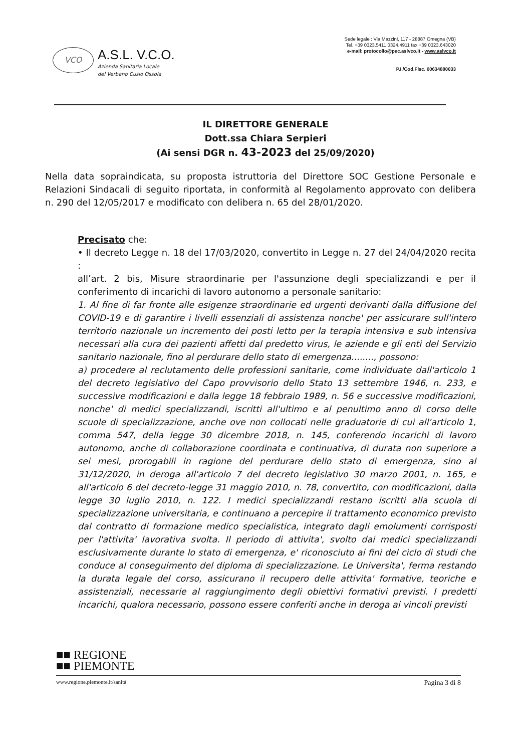VCO
A.S.L. V.C.O.
Azienda Sanitaria Locale
del Verbano Cusio Ossola
Sede legale : Via Mazzini, 117 - 28887 Omegna (VB)
Tel. +39 0323.5411 0324.4911 fax +39 0323.643020
e-mail: protocollo@pec.aslvco.it - www.aslvco.it
P.I./Cod.Fisc. 00634880033
IL DIRETTORE GENERALE
Dott.ssa Chiara Serpieri
(Ai sensi DGR n. 43-2023 del 25/09/2020)
Nella data sopraindicata, su proposta istruttoria del Direttore SOC Gestione Personale e Relazioni Sindacali di seguito riportata, in conformità al Regolamento approvato con delibera n. 290 del 12/05/2017 e modificato con delibera n. 65 del 28/01/2020.
Precisato che:
• Il decreto Legge n. 18 del 17/03/2020, convertito in Legge n. 27 del 24/04/2020 recita :
all’art. 2 bis, Misure straordinarie per l'assunzione degli specializzandi e per il conferimento di incarichi di lavoro autonomo a personale sanitario:
1. Al fine di far fronte alle esigenze straordinarie ed urgenti derivanti dalla diffusione del COVID-19 e di garantire i livelli essenziali di assistenza nonche' per assicurare sull'intero territorio nazionale un incremento dei posti letto per la terapia intensiva e sub intensiva necessari alla cura dei pazienti affetti dal predetto virus, le aziende e gli enti del Servizio sanitario nazionale, fino al perdurare dello stato di emergenza........, possono:
a) procedere al reclutamento delle professioni sanitarie, come individuate dall'articolo 1 del decreto legislativo del Capo provvisorio dello Stato 13 settembre 1946, n. 233, e successive modificazioni e dalla legge 18 febbraio 1989, n. 56 e successive modificazioni, nonche' di medici specializzandi, iscritti all'ultimo e al penultimo anno di corso delle scuole di specializzazione, anche ove non collocati nelle graduatorie di cui all'articolo 1, comma 547, della legge 30 dicembre 2018, n. 145, conferendo incarichi di lavoro autonomo, anche di collaborazione coordinata e continuativa, di durata non superiore a sei mesi, prorogabili in ragione del perdurare dello stato di emergenza, sino al 31/12/2020, in deroga all'articolo 7 del decreto legislativo 30 marzo 2001, n. 165, e all'articolo 6 del decreto-legge 31 maggio 2010, n. 78, convertito, con modificazioni, dalla legge 30 luglio 2010, n. 122. I medici specializzandi restano iscritti alla scuola di specializzazione universitaria, e continuano a percepire il trattamento economico previsto dal contratto di formazione medico specialistica, integrato dagli emolumenti corrisposti per l'attivita' lavorativa svolta. Il periodo di attivita', svolto dai medici specializzandi esclusivamente durante lo stato di emergenza, e' riconosciuto ai fini del ciclo di studi che conduce al conseguimento del diploma di specializzazione. Le Universita', ferma restando la durata legale del corso, assicurano il recupero delle attivita' formative, teoriche e assistenziali, necessarie al raggiungimento degli obiettivi formativi previsti. I predetti incarichi, qualora necessario, possono essere conferiti anche in deroga ai vincoli previsti
■■ REGIONE
■■ PIEMONTE
www.regione.piemonte.it/sanità Pagina 3 di 8